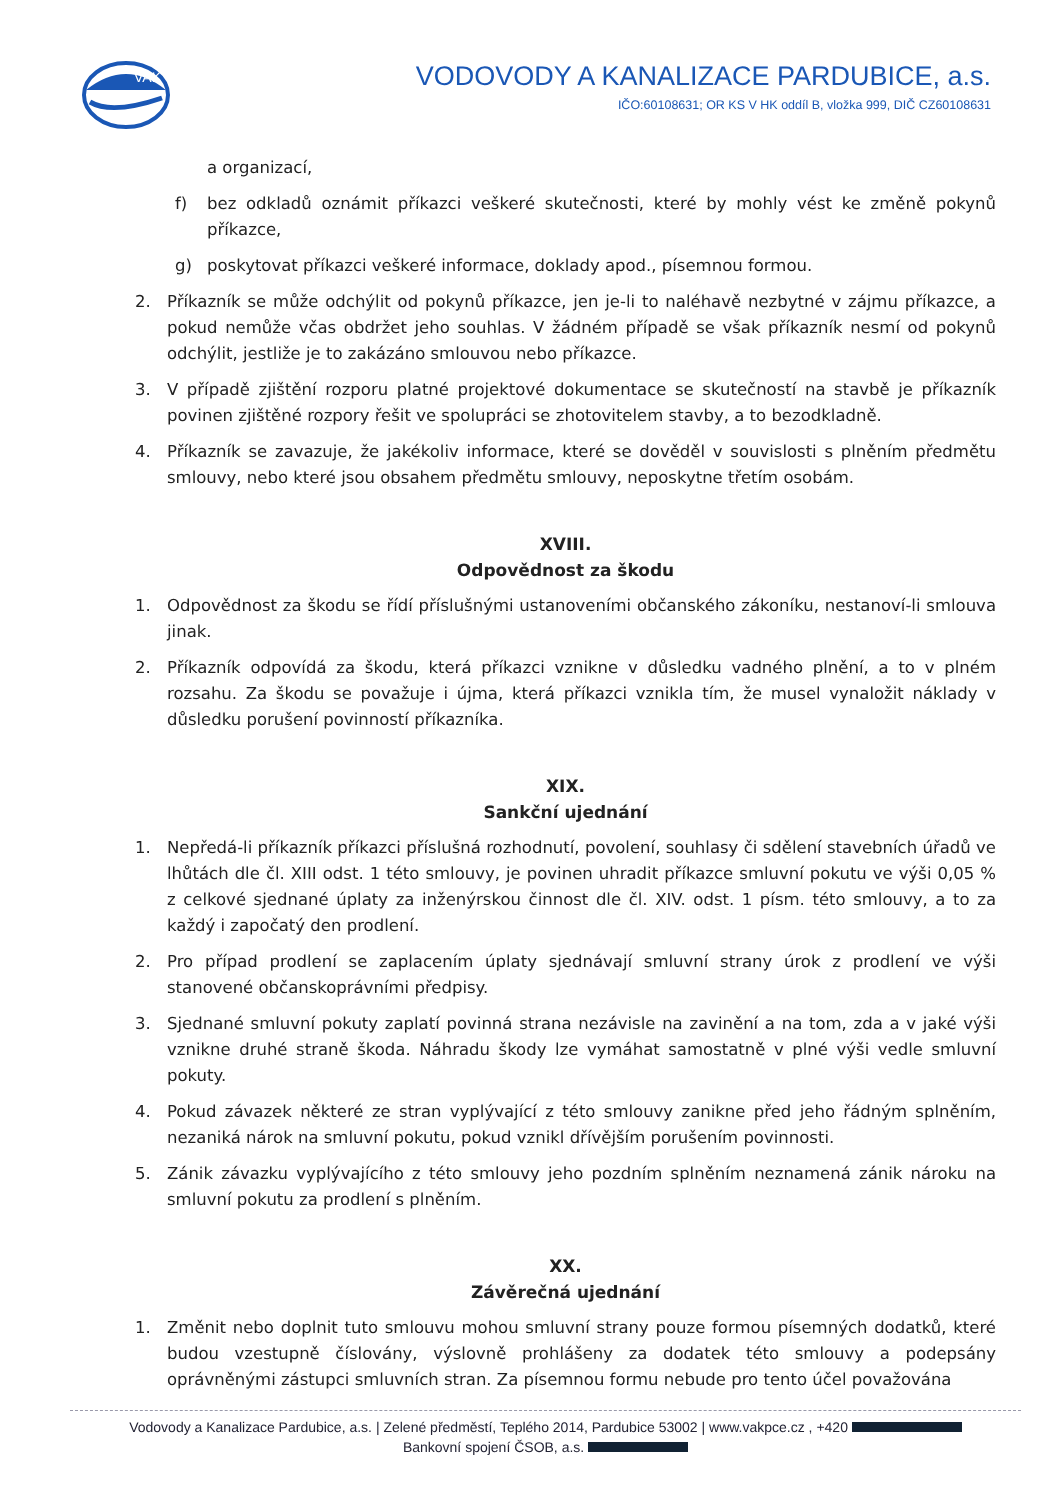VAK
VODOVODY A KANALIZACE PARDUBICE, a.s.
IČO:60108631; OR KS V HK oddíl B, vložka 999, DIČ CZ60108631
a organizací,
f) bez odkladů oznámit příkazci veškeré skutečnosti, které by mohly vést ke změně pokynů příkazce,
g) poskytovat příkazci veškeré informace, doklady apod., písemnou formou.
2. Příkazník se může odchýlit od pokynů příkazce, jen je-li to naléhavě nezbytné v zájmu příkazce, a pokud nemůže včas obdržet jeho souhlas. V žádném případě se však příkazník nesmí od pokynů odchýlit, jestliže je to zakázáno smlouvou nebo příkazce.
3. V případě zjištění rozporu platné projektové dokumentace se skutečností na stavbě je příkazník povinen zjištěné rozpory řešit ve spolupráci se zhotovitelem stavby, a to bezodkladně.
4. Příkazník se zavazuje, že jakékoliv informace, které se dověděl v souvislosti s plněním předmětu smlouvy, nebo které jsou obsahem předmětu smlouvy, neposkytne třetím osobám.
XVIII.
Odpovědnost za škodu
1. Odpovědnost za škodu se řídí příslušnými ustanoveními občanského zákoníku, nestanoví-li smlouva jinak.
2. Příkazník odpovídá za škodu, která příkazci vznikne v důsledku vadného plnění, a to v plném rozsahu. Za škodu se považuje i újma, která příkazci vznikla tím, že musel vynaložit náklady v důsledku porušení povinností příkazníka.
XIX.
Sankční ujednání
1. Nepředá-li příkazník příkazci příslušná rozhodnutí, povolení, souhlasy či sdělení stavebních úřadů ve lhůtách dle čl. XIII odst. 1 této smlouvy, je povinen uhradit příkazce smluvní pokutu ve výši 0,05 % z celkové sjednané úplaty za inženýrskou činnost dle čl. XIV. odst. 1 písm. této smlouvy, a to za každý i započatý den prodlení.
2. Pro případ prodlení se zaplacením úplaty sjednávají smluvní strany úrok z prodlení ve výši stanovené občanskoprávními předpisy.
3. Sjednané smluvní pokuty zaplatí povinná strana nezávisle na zavinění a na tom, zda a v jaké výši vznikne druhé straně škoda. Náhradu škody lze vymáhat samostatně v plné výši vedle smluvní pokuty.
4. Pokud závazek některé ze stran vyplývající z této smlouvy zanikne před jeho řádným splněním, nezaniká nárok na smluvní pokutu, pokud vznikl dřívějším porušením povinnosti.
5. Zánik závazku vyplývajícího z této smlouvy jeho pozdním splněním neznamená zánik nároku na smluvní pokutu za prodlení s plněním.
XX.
Závěrečná ujednání
1. Změnit nebo doplnit tuto smlouvu mohou smluvní strany pouze formou písemných dodatků, které budou vzestupně číslovány, výslovně prohlášeny za dodatek této smlouvy a podepsány oprávněnými zástupci smluvních stran. Za písemnou formu nebude pro tento účel považována
Vodovody a Kanalizace Pardubice, a.s. | Zelené předměstí, Teplého 2014, Pardubice 53002 | www.vakpce.cz , +420
Bankovní spojení ČSOB, a.s.